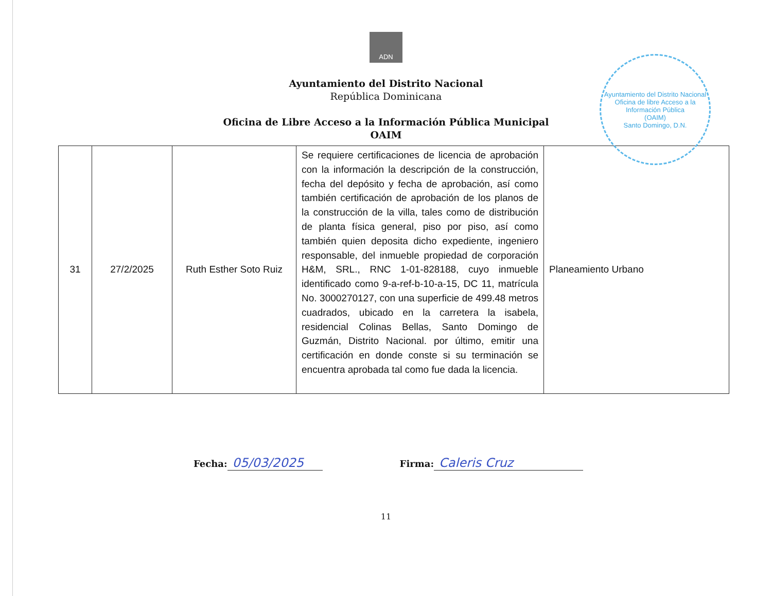ADN
Ayuntamiento del Distrito Nacional
República Dominicana
Oficina de Libre Acceso a la Información Pública Municipal
OAIM
Ayuntamiento del Distrito Nacional
Oficina de libre Acceso a la Información Pública
(OAIM)
Santo Domingo, D.N.
| 31 | 27/2/2025 | Ruth Esther Soto Ruiz | Se requiere certificaciones de licencia de aprobación con la información la descripción de la construcción, fecha del depósito y fecha de aprobación, así como también certificación de aprobación de los planos de la construcción de la villa, tales como de distribución de planta física general, piso por piso, así como también quien deposita dicho expediente, ingeniero responsable, del inmueble propiedad de corporación H&M, SRL., RNC 1-01-828188, cuyo inmueble identificado como 9-a-ref-b-10-a-15, DC 11, matrícula No. 3000270127, con una superficie de 499.48 metros cuadrados, ubicado en la carretera la isabela, residencial Colinas Bellas, Santo Domingo de Guzmán, Distrito Nacional. por último, emitir una certificación en donde conste si su terminación se encuentra aprobada tal como fue dada la licencia. | Planeamiento Urbano |
Fecha: 05/03/2025
Firma: Caleris Cruz
11